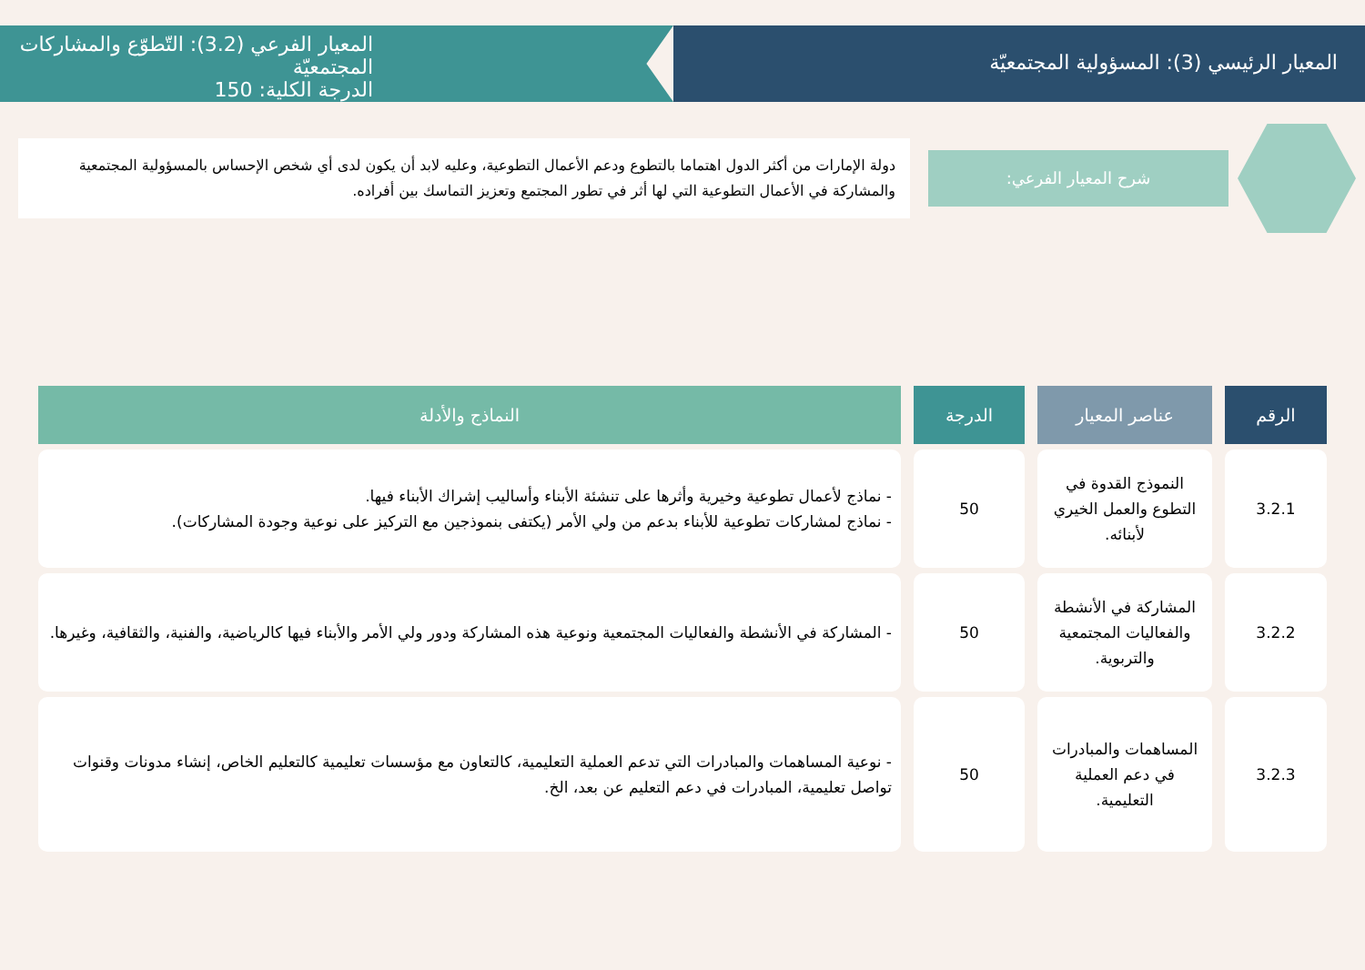المعيار الرئيسي (3): المسؤولية المجتمعيّة
المعيار الفرعي (3.2): التّطوّع والمشاركات المجتمعيّة
الدرجة الكلية: 150
شرح المعيار الفرعي:
دولة الإمارات من أكثر الدول اهتماما بالتطوع ودعم الأعمال التطوعية، وعليه لابد أن يكون لدى أي شخص الإحساس بالمسؤولية المجتمعية والمشاركة في الأعمال التطوعية التي لها أثر في تطور المجتمع وتعزيز التماسك بين أفراده.
| الرقم | عناصر المعيار | الدرجة | النماذج والأدلة |
| --- | --- | --- | --- |
| 3.2.1 | النموذج القدوة في التطوع والعمل الخيري لأبنائه. | 50 | - نماذج لأعمال تطوعية وخيرية وأثرها على تنشئة الأبناء وأساليب إشراك الأبناء فيها. - نماذج لمشاركات تطوعية للأبناء بدعم من ولي الأمر (يكتفى بنموذجين مع التركيز على نوعية وجودة المشاركات). |
| 3.2.2 | المشاركة في الأنشطة والفعاليات المجتمعية والتربوية. | 50 | - المشاركة في الأنشطة والفعاليات المجتمعية ونوعية هذه المشاركة ودور ولي الأمر والأبناء فيها كالرياضية، والفنية، والثقافية، وغيرها. |
| 3.2.3 | المساهمات والمبادرات في دعم العملية التعليمية. | 50 | - نوعية المساهمات والمبادرات التي تدعم العملية التعليمية، كالتعاون مع مؤسسات تعليمية كالتعليم الخاص، إنشاء مدونات وقنوات تواصل تعليمية، المبادرات في دعم التعليم عن بعد، الخ. |